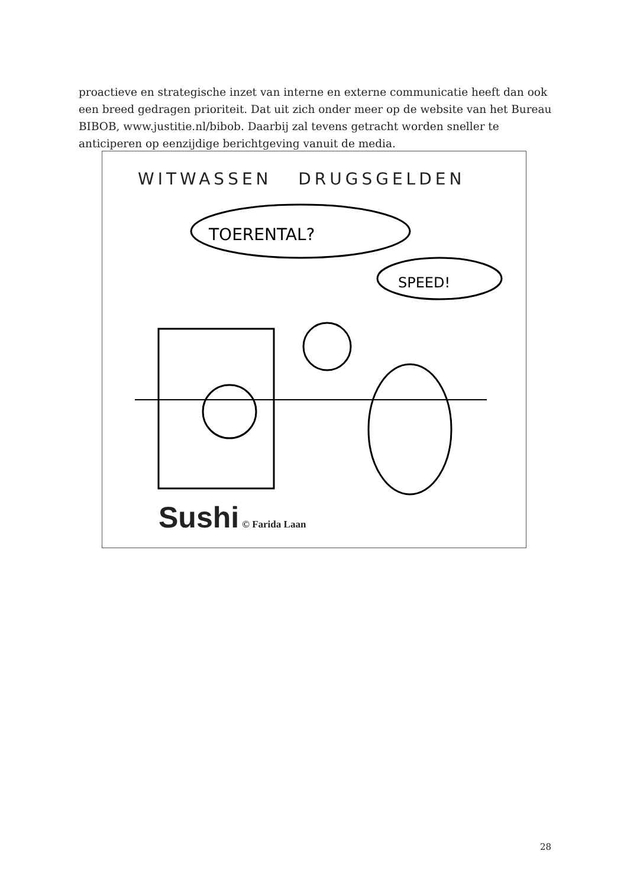proactieve en strategische inzet van interne en externe communicatie heeft dan ook een breed gedragen prioriteit. Dat uit zich onder meer op de website van het Bureau BIBOB, www.justitie.nl/bibob. Daarbij zal tevens getracht worden sneller te anticiperen op eenzijdige berichtgeving vanuit de media.
WITWASSEN DRUGSGELDEN
TOERENTAL?
SPEED!
Sushi © Farida Laan
28